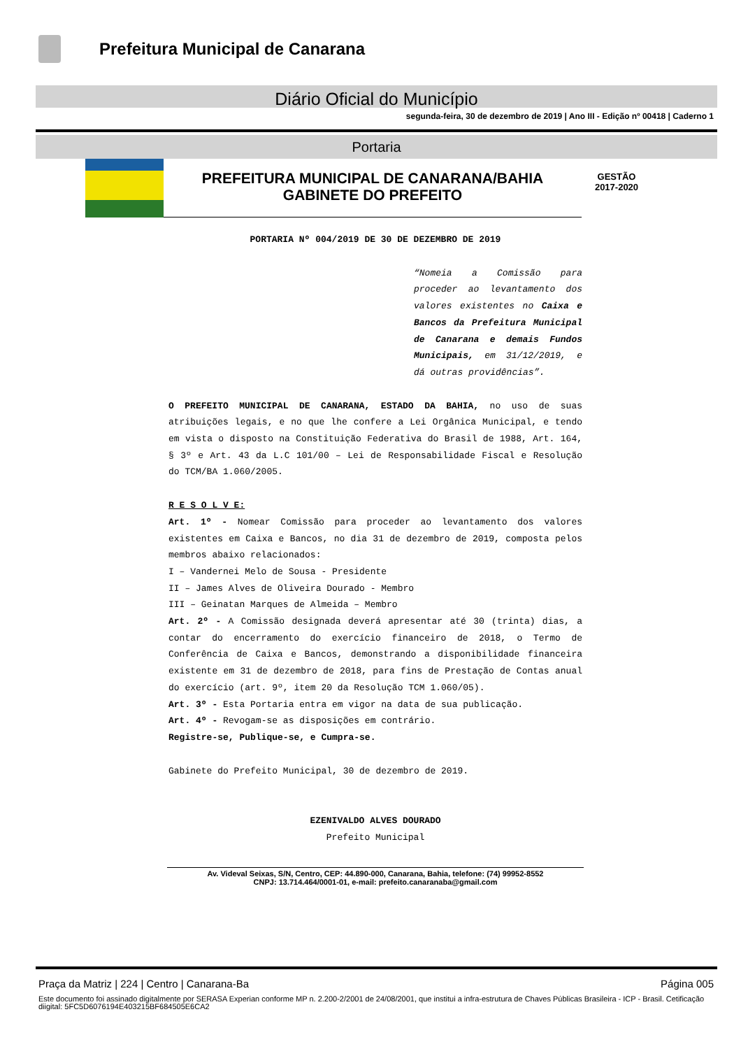Prefeitura Municipal de Canarana
Diário Oficial do Município
segunda-feira, 30 de dezembro de 2019 | Ano III - Edição nº 00418 | Caderno 1
Portaria
PREFEITURA MUNICIPAL DE CANARANA/BAHIA
GABINETE DO PREFEITO
GESTÃO
2017-2020
PORTARIA Nº 004/2019 DE 30 DE DEZEMBRO DE 2019
“Nomeia a Comissão para proceder ao levantamento dos valores existentes no Caixa e Bancos da Prefeitura Municipal de Canarana e demais Fundos Municipais, em 31/12/2019, e dá outras providências”.
O PREFEITO MUNICIPAL DE CANARANA, ESTADO DA BAHIA, no uso de suas atribuições legais, e no que lhe confere a Lei Orgânica Municipal, e tendo em vista o disposto na Constituição Federativa do Brasil de 1988, Art. 164, § 3º e Art. 43 da L.C 101/00 – Lei de Responsabilidade Fiscal e Resolução do TCM/BA 1.060/2005.
R E S O L V E:
Art. 1º - Nomear Comissão para proceder ao levantamento dos valores existentes em Caixa e Bancos, no dia 31 de dezembro de 2019, composta pelos membros abaixo relacionados:
I – Vandernei Melo de Sousa - Presidente
II – James Alves de Oliveira Dourado - Membro
III – Geinatan Marques de Almeida – Membro
Art. 2º - A Comissão designada deverá apresentar até 30 (trinta) dias, a contar do encerramento do exercício financeiro de 2018, o Termo de Conferência de Caixa e Bancos, demonstrando a disponibilidade financeira existente em 31 de dezembro de 2018, para fins de Prestação de Contas anual do exercício (art. 9º, item 20 da Resolução TCM 1.060/05).
Art. 3º - Esta Portaria entra em vigor na data de sua publicação.
Art. 4º - Revogam-se as disposições em contrário.
Registre-se, Publique-se, e Cumpra-se.
Gabinete do Prefeito Municipal, 30 de dezembro de 2019.
EZENIVALDO ALVES DOURADO
Prefeito Municipal
Av. Videval Seixas, S/N, Centro, CEP: 44.890-000, Canarana, Bahia, telefone: (74) 99952-8552
CNPJ: 13.714.464/0001-01, e-mail: prefeito.canaranaba@gmail.com
Praça da Matriz | 224 | Centro | Canarana-Ba Página 005
Este documento foi assinado digitalmente por SERASA Experian conforme MP n. 2.200-2/2001 de 24/08/2001, que institui a infra-estrutura de Chaves Públicas Brasileira - ICP - Brasil. Cetificação diigital: 5FC5D6076194E403215BF684505E6CA2